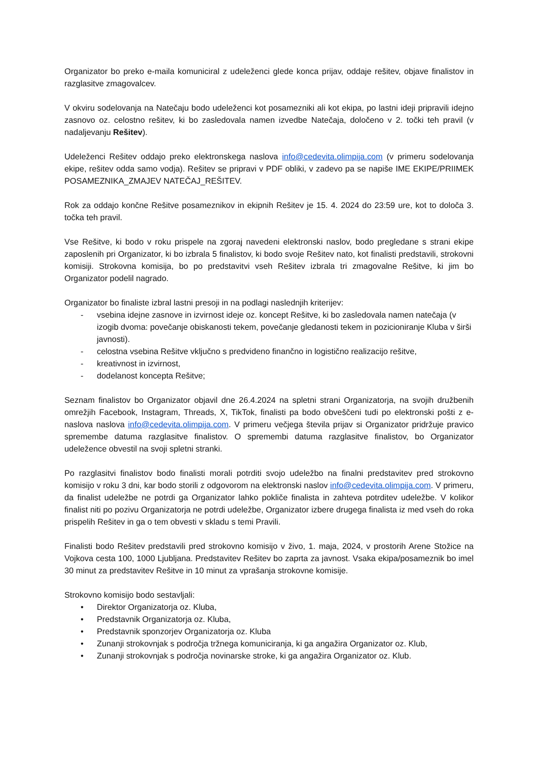Organizator bo preko e-maila komuniciral z udeleženci glede konca prijav, oddaje rešitev, objave finalistov in razglasitve zmagovalcev.
V okviru sodelovanja na Natečaju bodo udeleženci kot posamezniki ali kot ekipa, po lastni ideji pripravili idejno zasnovo oz. celostno rešitev, ki bo zasledovala namen izvedbe Natečaja, določeno v 2. točki teh pravil (v nadaljevanju Rešitev).
Udeleženci Rešitev oddajo preko elektronskega naslova info@cedevita.olimpija.com (v primeru sodelovanja ekipe, rešitev odda samo vodja). Rešitev se pripravi v PDF obliki, v zadevo pa se napiše IME EKIPE/PRIIMEK POSAMEZNIKA_ZMAJEV NATEČAJ_REŠITEV.
Rok za oddajo končne Rešitve posameznikov in ekipnih Rešitev je 15. 4. 2024 do 23:59 ure, kot to določa 3. točka teh pravil.
Vse Rešitve, ki bodo v roku prispele na zgoraj navedeni elektronski naslov, bodo pregledane s strani ekipe zaposlenih pri Organizator, ki bo izbrala 5 finalistov, ki bodo svoje Rešitev nato, kot finalisti predstavili, strokovni komisiji. Strokovna komisija, bo po predstavitvi vseh Rešitev izbrala tri zmagovalne Rešitve, ki jim bo Organizator podelil nagrado.
Organizator bo finaliste izbral lastni presoji in na podlagi naslednjih kriterijev:
- vsebina idejne zasnove in izvirnost ideje oz. koncept Rešitve, ki bo zasledovala namen natečaja (v izogib dvoma: povečanje obiskanosti tekem, povečanje gledanosti tekem in pozicioniranje Kluba v širši javnosti).
- celostna vsebina Rešitve vključno s predvideno finančno in logistično realizacijo rešitve,
- kreativnost in izvirnost,
- dodelanost koncepta Rešitve;
Seznam finalistov bo Organizator objavil dne 26.4.2024 na spletni strani Organizatorja, na svojih družbenih omrežjih Facebook, Instagram, Threads, X, TikTok, finalisti pa bodo obveščeni tudi po elektronski pošti z e-naslova naslova info@cedevita.olimpija.com. V primeru večjega števila prijav si Organizator pridržuje pravico spremembe datuma razglasitve finalistov. O spremembi datuma razglasitve finalistov, bo Organizator udeležence obvestil na svoji spletni stranki.
Po razglasitvi finalistov bodo finalisti morali potrditi svojo udeležbo na finalni predstavitev pred strokovno komisijo v roku 3 dni, kar bodo storili z odgovorom na elektronski naslov info@cedevita.olimpija.com. V primeru, da finalist udeležbe ne potrdi ga Organizator lahko pokliče finalista in zahteva potrditev udeležbe. V kolikor finalist niti po pozivu Organizatorja ne potrdi udeležbe, Organizator izbere drugega finalista iz med vseh do roka prispelih Rešitev in ga o tem obvesti v skladu s temi Pravili.
Finalisti bodo Rešitev predstavili pred strokovno komisijo v živo, 1. maja, 2024, v prostorih Arene Stožice na Vojkova cesta 100, 1000 Ljubljana. Predstavitev Rešitev bo zaprta za javnost. Vsaka ekipa/posameznik bo imel 30 minut za predstavitev Rešitve in 10 minut za vprašanja strokovne komisije.
Strokovno komisijo bodo sestavljali:
• Direktor Organizatorja oz. Kluba,
• Predstavnik Organizatorja oz. Kluba,
• Predstavnik sponzorjev Organizatorja oz. Kluba
• Zunanji strokovnjak s področja tržnega komuniciranja, ki ga angažira Organizator oz. Klub,
• Zunanji strokovnjak s področja novinarske stroke, ki ga angažira Organizator oz. Klub.